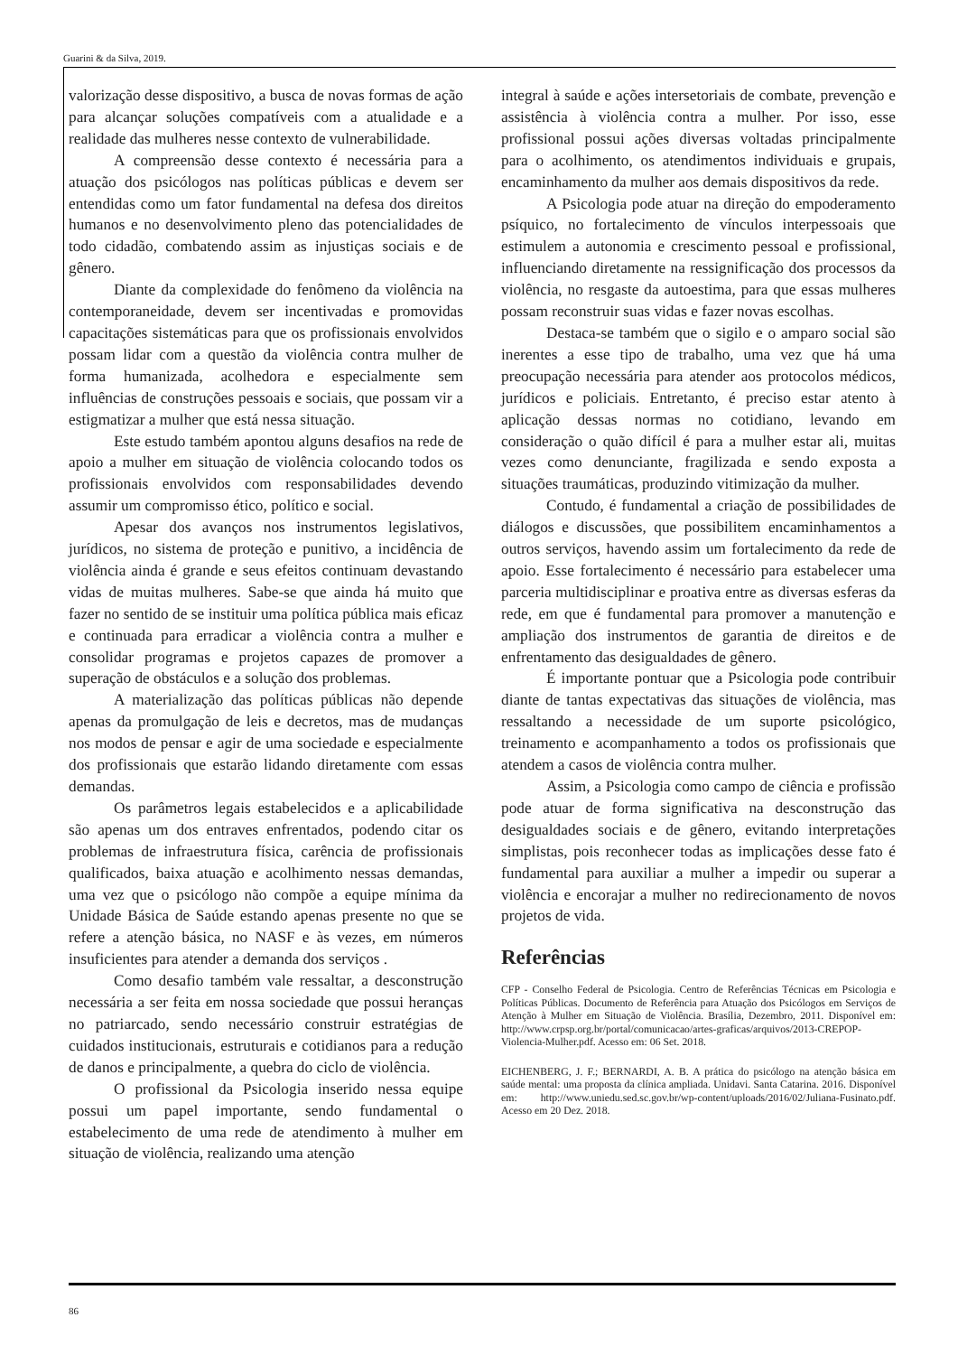Guarini & da Silva, 2019.
valorização desse dispositivo, a busca de novas formas de ação para alcançar soluções compatíveis com a atualidade e a realidade das mulheres nesse contexto de vulnerabilidade.
A compreensão desse contexto é necessária para a atuação dos psicólogos nas políticas públicas e devem ser entendidas como um fator fundamental na defesa dos direitos humanos e no desenvolvimento pleno das potencialidades de todo cidadão, combatendo assim as injustiças sociais e de gênero.
Diante da complexidade do fenômeno da violência na contemporaneidade, devem ser incentivadas e promovidas capacitações sistemáticas para que os profissionais envolvidos possam lidar com a questão da violência contra mulher de forma humanizada, acolhedora e especialmente sem influências de construções pessoais e sociais, que possam vir a estigmatizar a mulher que está nessa situação.
Este estudo também apontou alguns desafios na rede de apoio a mulher em situação de violência colocando todos os profissionais envolvidos com responsabilidades devendo assumir um compromisso ético, político e social.
Apesar dos avanços nos instrumentos legislativos, jurídicos, no sistema de proteção e punitivo, a incidência de violência ainda é grande e seus efeitos continuam devastando vidas de muitas mulheres. Sabe-se que ainda há muito que fazer no sentido de se instituir uma política pública mais eficaz e continuada para erradicar a violência contra a mulher e consolidar programas e projetos capazes de promover a superação de obstáculos e a solução dos problemas.
A materialização das políticas públicas não depende apenas da promulgação de leis e decretos, mas de mudanças nos modos de pensar e agir de uma sociedade e especialmente dos profissionais que estarão lidando diretamente com essas demandas.
Os parâmetros legais estabelecidos e a aplicabilidade são apenas um dos entraves enfrentados, podendo citar os problemas de infraestrutura física, carência de profissionais qualificados, baixa atuação e acolhimento nessas demandas, uma vez que o psicólogo não compõe a equipe mínima da Unidade Básica de Saúde estando apenas presente no que se refere a atenção básica, no NASF e às vezes, em números insuficientes para atender a demanda dos serviços .
Como desafio também vale ressaltar, a desconstrução necessária a ser feita em nossa sociedade que possui heranças no patriarcado, sendo necessário construir estratégias de cuidados institucionais, estruturais e cotidianos para a redução de danos e principalmente, a quebra do ciclo de violência.
O profissional da Psicologia inserido nessa equipe possui um papel importante, sendo fundamental o estabelecimento de uma rede de atendimento à mulher em situação de violência, realizando uma atenção
integral à saúde e ações intersetoriais de combate, prevenção e assistência à violência contra a mulher. Por isso, esse profissional possui ações diversas voltadas principalmente para o acolhimento, os atendimentos individuais e grupais, encaminhamento da mulher aos demais dispositivos da rede.
A Psicologia pode atuar na direção do empoderamento psíquico, no fortalecimento de vínculos interpessoais que estimulem a autonomia e crescimento pessoal e profissional, influenciando diretamente na ressignificação dos processos da violência, no resgaste da autoestima, para que essas mulheres possam reconstruir suas vidas e fazer novas escolhas.
Destaca-se também que o sigilo e o amparo social são inerentes a esse tipo de trabalho, uma vez que há uma preocupação necessária para atender aos protocolos médicos, jurídicos e policiais. Entretanto, é preciso estar atento à aplicação dessas normas no cotidiano, levando em consideração o quão difícil é para a mulher estar ali, muitas vezes como denunciante, fragilizada e sendo exposta a situações traumáticas, produzindo vitimização da mulher.
Contudo, é fundamental a criação de possibilidades de diálogos e discussões, que possibilitem encaminhamentos a outros serviços, havendo assim um fortalecimento da rede de apoio. Esse fortalecimento é necessário para estabelecer uma parceria multidisciplinar e proativa entre as diversas esferas da rede, em que é fundamental para promover a manutenção e ampliação dos instrumentos de garantia de direitos e de enfrentamento das desigualdades de gênero.
É importante pontuar que a Psicologia pode contribuir diante de tantas expectativas das situações de violência, mas ressaltando a necessidade de um suporte psicológico, treinamento e acompanhamento a todos os profissionais que atendem a casos de violência contra mulher.
Assim, a Psicologia como campo de ciência e profissão pode atuar de forma significativa na desconstrução das desigualdades sociais e de gênero, evitando interpretações simplistas, pois reconhecer todas as implicações desse fato é fundamental para auxiliar a mulher a impedir ou superar a violência e encorajar a mulher no redirecionamento de novos projetos de vida.
Referências
CFP - Conselho Federal de Psicologia. Centro de Referências Técnicas em Psicologia e Políticas Públicas. Documento de Referência para Atuação dos Psicólogos em Serviços de Atenção à Mulher em Situação de Violência. Brasília, Dezembro, 2011. Disponível em: http://www.crpsp.org.br/portal/comunicacao/artes-graficas/arquivos/2013-CREPOP-Violencia-Mulher.pdf. Acesso em: 06 Set. 2018.
EICHENBERG, J. F.; BERNARDI, A. B. A prática do psicólogo na atenção básica em saúde mental: uma proposta da clínica ampliada. Unidavi. Santa Catarina. 2016. Disponível em: http://www.uniedu.sed.sc.gov.br/wp-content/uploads/2016/02/Juliana-Fusinato.pdf. Acesso em 20 Dez. 2018.
86